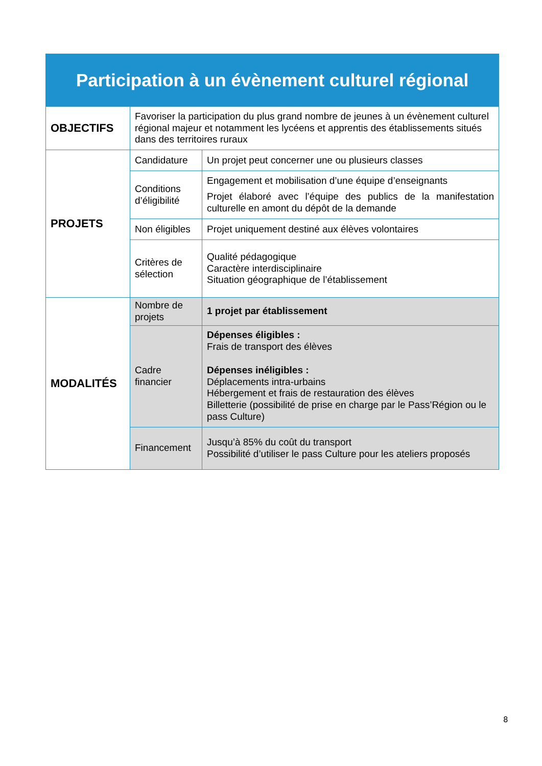| Participation à un évènement culturel régional | | |
| --- | --- | --- |
| OBJECTIFS | Favoriser la participation du plus grand nombre de jeunes à un évènement culturel régional majeur et notamment les lycéens et apprentis des établissements situés dans des territoires ruraux | |
| PROJETS | Candidature | Un projet peut concerner une ou plusieurs classes |
| | Conditions d’éligibilité | Engagement et mobilisation d’une équipe d’enseignants Projet élaboré avec l’équipe des publics de la manifestation culturelle en amont du dépôt de la demande |
| | Non éligibles | Projet uniquement destiné aux élèves volontaires |
| | Critères de sélection | Qualité pédagogique Caractère interdisciplinaire Situation géographique de l’établissement |
| MODALITÉS | Nombre de projets | 1 projet par établissement |
| | Cadre financier | Dépenses éligibles : Frais de transport des élèves Dépenses inéligibles : Déplacements intra-urbains Hébergement et frais de restauration des élèves Billetterie (possibilité de prise en charge par le Pass’Région ou le pass Culture) |
| | Financement | Jusqu’à 85% du coût du transport Possibilité d’utiliser le pass Culture pour les ateliers proposés |
8